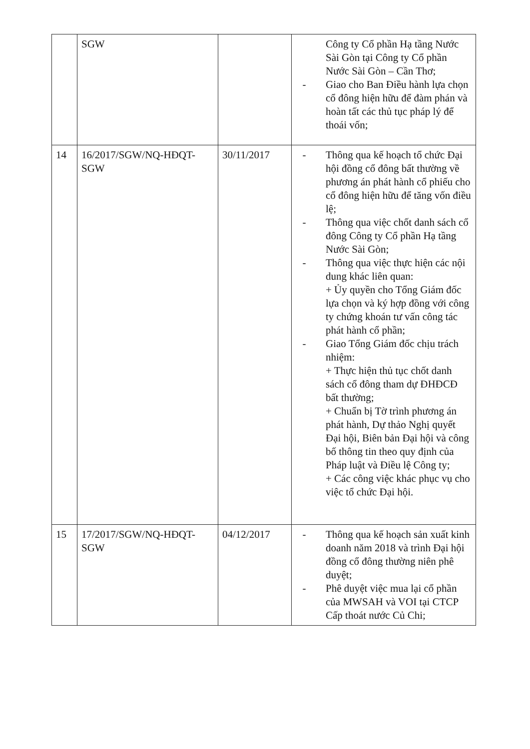| | SGW | | Công ty Cổ phần Hạ tầng Nước Sài Gòn tại Công ty Cổ phần Nước Sài Gòn – Cần Thơ; - Giao cho Ban Điều hành lựa chọn cổ đông hiện hữu để đàm phán và hoàn tất các thủ tục pháp lý để thoái vốn; |
| 14 | 16/2017/SGW/NQ-HĐQT-SGW | 30/11/2017 | - Thông qua kế hoạch tổ chức Đại hội đồng cổ đông bất thường về phương án phát hành cổ phiếu cho cổ đông hiện hữu để tăng vốn điều lệ; - Thông qua việc chốt danh sách cổ đông Công ty Cổ phần Hạ tầng Nước Sài Gòn; - Thông qua việc thực hiện các nội dung khác liên quan: + Ủy quyền cho Tổng Giám đốc lựa chọn và ký hợp đồng với công ty chứng khoán tư vấn công tác phát hành cổ phần; - Giao Tổng Giám đốc chịu trách nhiệm: + Thực hiện thủ tục chốt danh sách cổ đông tham dự ĐHĐCĐ bất thường; + Chuẩn bị Tờ trình phương án phát hành, Dự thảo Nghị quyết Đại hội, Biên bản Đại hội và công bố thông tin theo quy định của Pháp luật và Điều lệ Công ty; + Các công việc khác phục vụ cho việc tổ chức Đại hội. |
| 15 | 17/2017/SGW/NQ-HĐQT-SGW | 04/12/2017 | - Thông qua kế hoạch sản xuất kinh doanh năm 2018 và trình Đại hội đồng cổ đông thường niên phê duyệt; - Phê duyệt việc mua lại cổ phần của MWSAH và VOI tại CTCP Cấp thoát nước Củ Chi; |